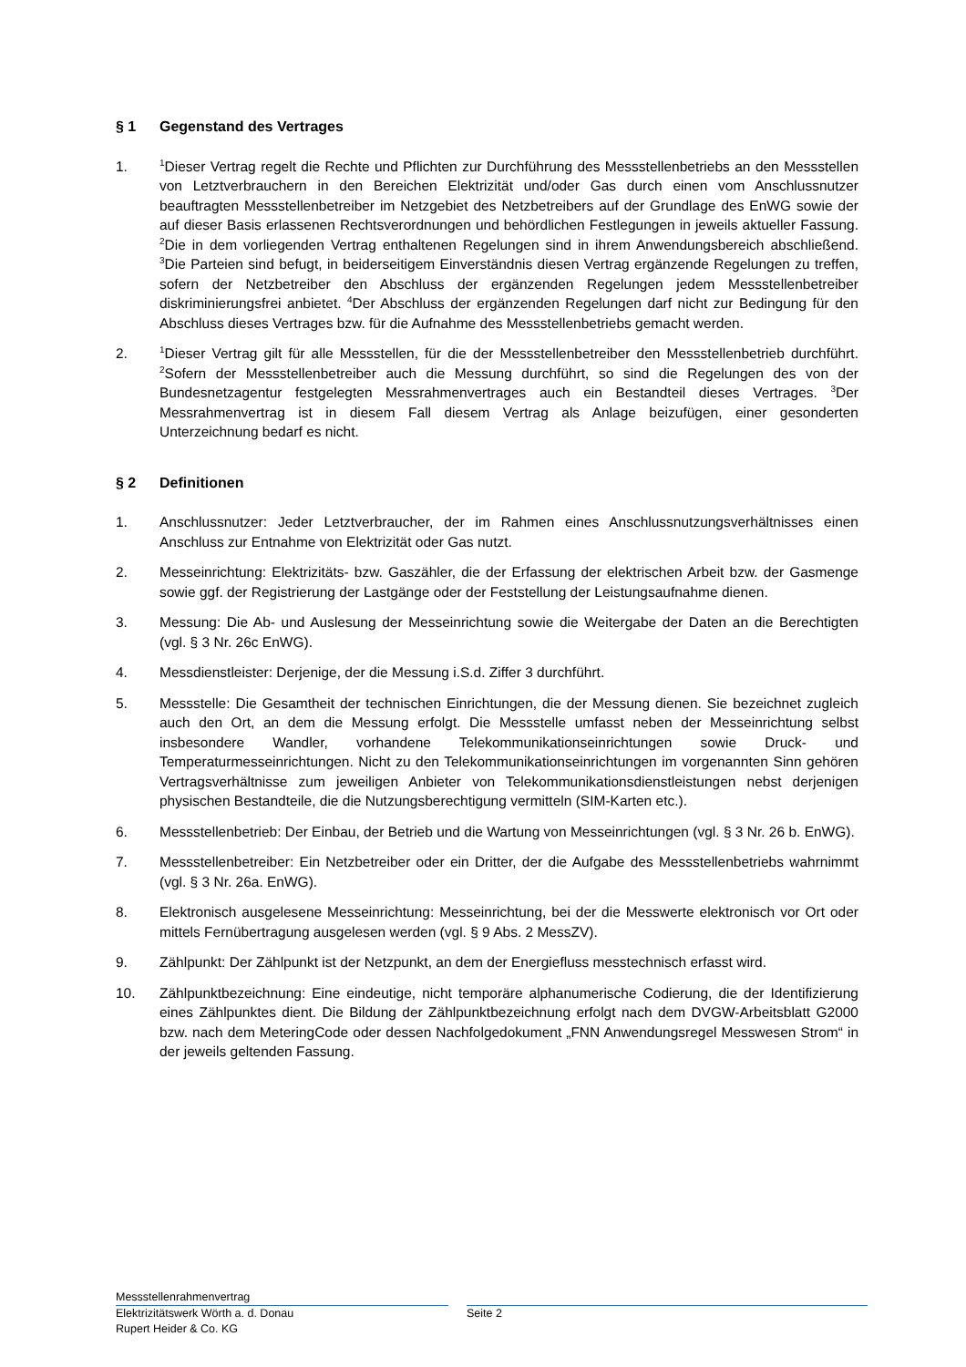§ 1 Gegenstand des Vertrages
1.
<sup>1</sup> Dieser Vertrag regelt die Rechte und Pflichten zur Durchführung des Messstellenbetriebs an den Messstellen von Letztverbrauchern in den Bereichen Elektrizität und/oder Gas durch einen vom Anschlussnutzer beauftragten Messstellenbetreiber im Netzgebiet des Netzbetreibers auf der Grundlage des EnWG sowie der auf dieser Basis erlassenen Rechtsverordnungen und behördlichen Festlegungen in jeweils aktueller Fassung. <sup>2</sup>Die in dem vorliegenden Vertrag enthaltenen Regelungen sind in ihrem Anwendungsbereich abschließend. <sup>3</sup>Die Parteien sind befugt, in beiderseitigem Einverständnis diesen Vertrag ergänzende Regelungen zu treffen, sofern der Netzbetreiber den Abschluss der ergänzenden Regelungen jedem Messstellenbetreiber diskriminierungsfrei anbietet. <sup>4</sup>Der Abschluss der ergänzenden Regelungen darf nicht zur Bedingung für den Abschluss dieses Vertrages bzw. für die Aufnahme des Messstellenbetriebs gemacht werden.
2.
<sup>1</sup> Dieser Vertrag gilt für alle Messstellen, für die der Messstellenbetreiber den Messstellenbetrieb durchführt. <sup>2</sup>Sofern der Messstellenbetreiber auch die Messung durchführt, so sind die Regelungen des von der Bundesnetzagentur festgelegten Messrahmenvertrages auch ein Bestandteil dieses Vertrages. <sup>3</sup>Der Messrahmenvertrag ist in diesem Fall diesem Vertrag als Anlage beizufügen, einer gesonderten Unterzeichnung bedarf es nicht.
§ 2 Definitionen
1. Anschlussnutzer: Jeder Letztverbraucher, der im Rahmen eines Anschlussnutzungsverhältnisses einen Anschluss zur Entnahme von Elektrizität oder Gas nutzt.
2. Messeinrichtung: Elektrizitäts- bzw. Gaszähler, die der Erfassung der elektrischen Arbeit bzw. der Gasmenge sowie ggf. der Registrierung der Lastgänge oder der Feststellung der Leistungsaufnahme dienen.
3. Messung: Die Ab- und Auslesung der Messeinrichtung sowie die Weitergabe der Daten an die Berechtigten (vgl. § 3 Nr. 26c EnWG).
4. Messdienstleister: Derjenige, der die Messung i.S.d. Ziffer 3 durchführt.
5. Messstelle: Die Gesamtheit der technischen Einrichtungen, die der Messung dienen. Sie bezeichnet zugleich auch den Ort, an dem die Messung erfolgt. Die Messstelle umfasst neben der Messeinrichtung selbst insbesondere Wandler, vorhandene Telekommunikationseinrichtungen sowie Druck- und Temperaturmesseinrichtungen. Nicht zu den Telekommunikationseinrichtungen im vorgenannten Sinn gehören Vertragsverhältnisse zum jeweiligen Anbieter von Telekommunikationsdienstleistungen nebst derjenigen physischen Bestandteile, die die Nutzungsberechtigung vermitteln (SIM-Karten etc.).
6. Messstellenbetrieb: Der Einbau, der Betrieb und die Wartung von Messeinrichtungen (vgl. § 3 Nr. 26 b. EnWG).
7. Messstellenbetreiber: Ein Netzbetreiber oder ein Dritter, der die Aufgabe des Messstellenbetriebs wahrnimmt (vgl. § 3 Nr. 26a. EnWG).
8. Elektronisch ausgelesene Messeinrichtung: Messeinrichtung, bei der die Messwerte elektronisch vor Ort oder mittels Fernübertragung ausgelesen werden (vgl. § 9 Abs. 2 MessZV).
9. Zählpunkt: Der Zählpunkt ist der Netzpunkt, an dem der Energiefluss messtechnisch erfasst wird.
10. Zählpunktbezeichnung: Eine eindeutige, nicht temporäre alphanumerische Codierung, die der Identifizierung eines Zählpunktes dient. Die Bildung der Zählpunktbezeichnung erfolgt nach dem DVGW-Arbeitsblatt G2000 bzw. nach dem MeteringCode oder dessen Nachfolgedokument „FNN Anwendungsregel Messwesen Strom“ in der jeweils geltenden Fassung.
Messstellenrahmenvertrag
Elektrizitätswerk Wörth a. d. Donau Seite 2
Rupert Heider & Co. KG